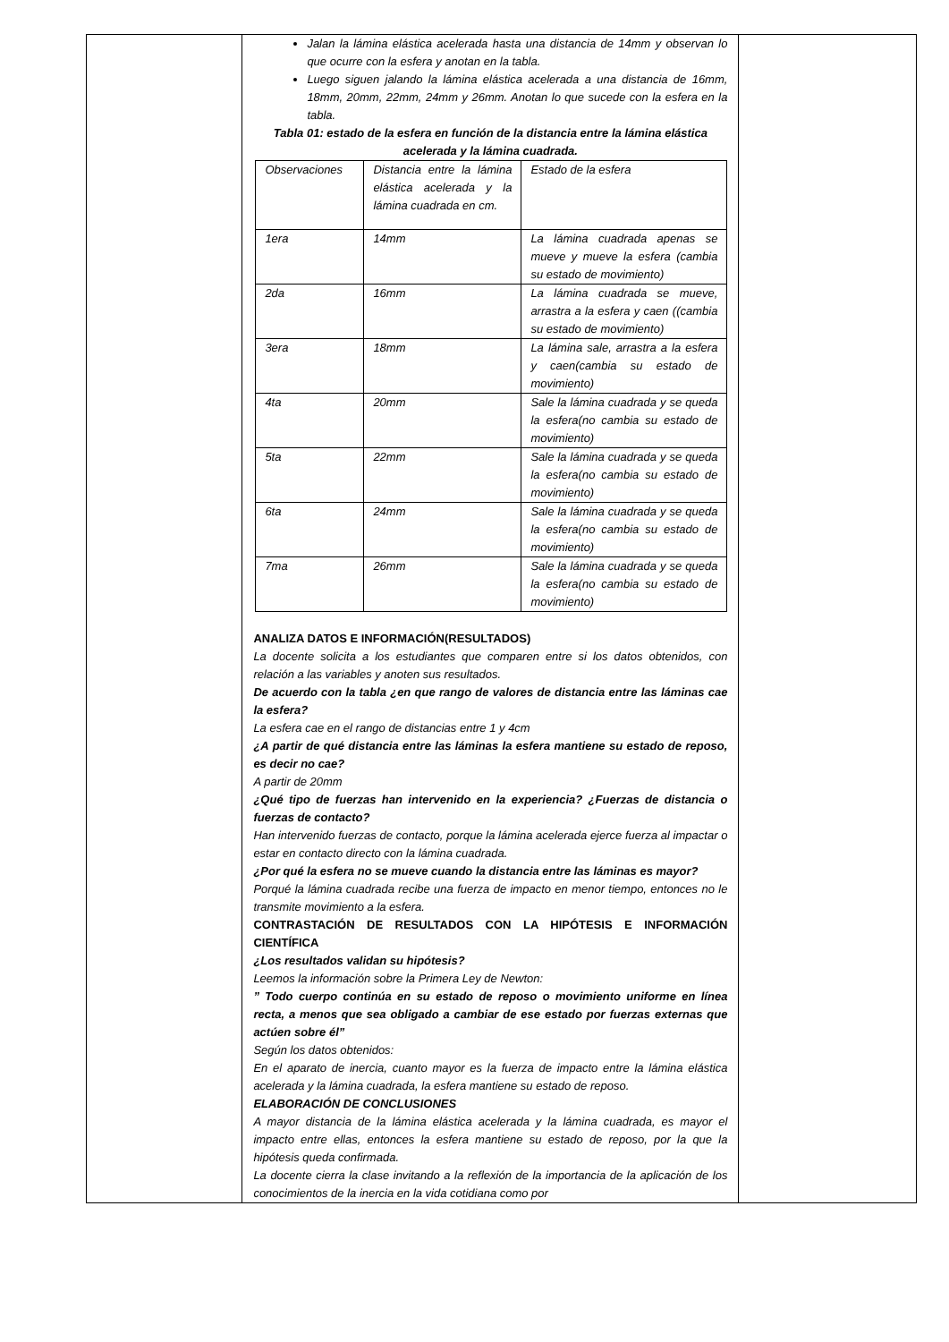| | Jalan la lámina elástica acelerada hasta una distancia de 14mm y observan lo que ocurre con la esfera y anotan en la tabla. Luego siguen jalando la lámina elástica acelerada a una distancia de 16mm, 18mm, 20mm, 22mm, 24mm y 26mm. Anotan lo que sucede con la esfera en la tabla. Tabla 01: estado de la esfera en función de la distancia entre la lámina elástica acelerada y la lámina cuadrada. / Observaciones / Distancia entre la lámina elástica acelerada y la lámina cuadrada en cm. / Estado de la esfera / / 1era / 14mm / La lámina cuadrada apenas se mueve y mueve la esfera (cambia su estado de movimiento) / / 2da / 16mm / La lámina cuadrada se mueve, arrastra a la esfera y caen ((cambia su estado de movimiento) / / 3era / 18mm / La lámina sale, arrastra a la esfera y caen(cambia su estado de movimiento) / / 4ta / 20mm / Sale la lámina cuadrada y se queda la esfera(no cambia su estado de movimiento) / / 5ta / 22mm / Sale la lámina cuadrada y se queda la esfera(no cambia su estado de movimiento) / / 6ta / 24mm / Sale la lámina cuadrada y se queda la esfera(no cambia su estado de movimiento) / / 7ma / 26mm / Sale la lámina cuadrada y se queda la esfera(no cambia su estado de movimiento) / ANALIZA DATOS E INFORMACIÓN(RESULTADOS) La docente solicita a los estudiantes que comparen entre si los datos obtenidos, con relación a las variables y anoten sus resultados. De acuerdo con la tabla ¿en que rango de valores de distancia entre las láminas cae la esfera? La esfera cae en el rango de distancias entre 1 y 4cm ¿A partir de qué distancia entre las láminas la esfera mantiene su estado de reposo, es decir no cae? A partir de 20mm ¿Qué tipo de fuerzas han intervenido en la experiencia? ¿Fuerzas de distancia o fuerzas de contacto? Han intervenido fuerzas de contacto, porque la lámina acelerada ejerce fuerza al impactar o estar en contacto directo con la lámina cuadrada. ¿Por qué la esfera no se mueve cuando la distancia entre las láminas es mayor? Porqué la lámina cuadrada recibe una fuerza de impacto en menor tiempo, entonces no le transmite movimiento a la esfera. CONTRASTACIÓN DE RESULTADOS CON LA HIPÓTESIS E INFORMACIÓN CIENTÍFICA ¿Los resultados validan su hipótesis? Leemos la información sobre la Primera Ley de Newton: ” Todo cuerpo continúa en su estado de reposo o movimiento uniforme en línea recta, a menos que sea obligado a cambiar de ese estado por fuerzas externas que actúen sobre él” Según los datos obtenidos: En el aparato de inercia, cuanto mayor es la fuerza de impacto entre la lámina elástica acelerada y la lámina cuadrada, la esfera mantiene su estado de reposo. ELABORACIÓN DE CONCLUSIONES A mayor distancia de la lámina elástica acelerada y la lámina cuadrada, es mayor el impacto entre ellas, entonces la esfera mantiene su estado de reposo, por la que la hipótesis queda confirmada. La docente cierra la clase invitando a la reflexión de la importancia de la aplicación de los conocimientos de la inercia en la vida cotidiana como por | |